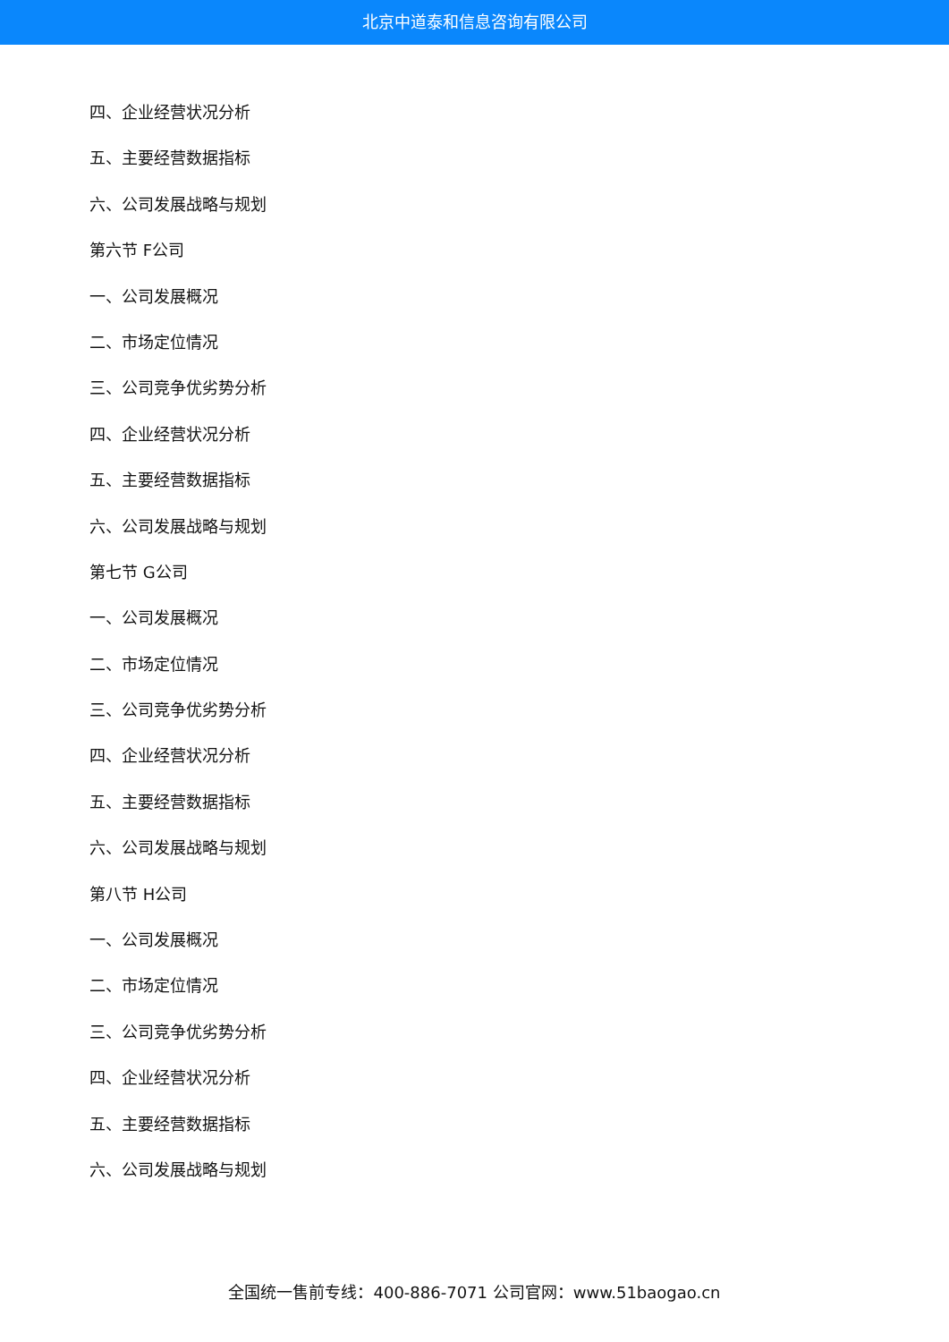北京中道泰和信息咨询有限公司
四、企业经营状况分析
五、主要经营数据指标
六、公司发展战略与规划
第六节 F公司
一、公司发展概况
二、市场定位情况
三、公司竞争优劣势分析
四、企业经营状况分析
五、主要经营数据指标
六、公司发展战略与规划
第七节 G公司
一、公司发展概况
二、市场定位情况
三、公司竞争优劣势分析
四、企业经营状况分析
五、主要经营数据指标
六、公司发展战略与规划
第八节 H公司
一、公司发展概况
二、市场定位情况
三、公司竞争优劣势分析
四、企业经营状况分析
五、主要经营数据指标
六、公司发展战略与规划
全国统一售前专线：400-886-7071 公司官网：www.51baogao.cn